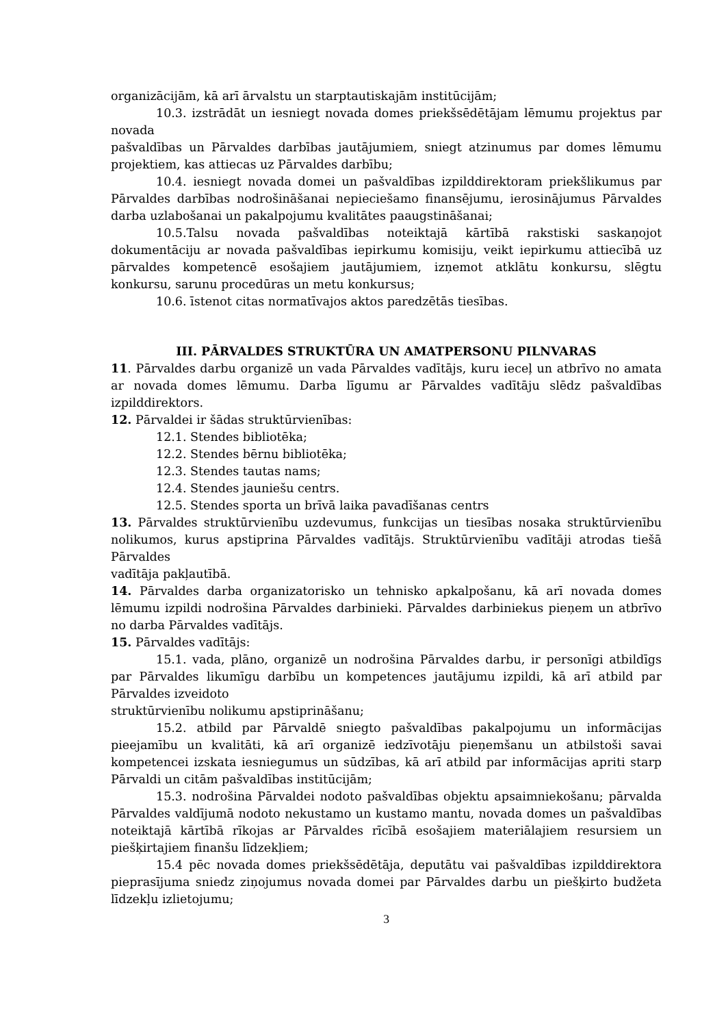organizācijām, kā arī ārvalstu un starptautiskajām institūcijām;
10.3. izstrādāt un iesniegt novada domes priekšsēdētājam lēmumu projektus par novada
pašvaldības un Pārvaldes darbības jautājumiem, sniegt atzinumus par domes lēmumu projektiem, kas attiecas uz Pārvaldes darbību;
10.4. iesniegt novada domei un pašvaldības izpilddirektoram priekšlikumus par Pārvaldes darbības nodrošināšanai nepieciešamo finansējumu, ierosinājumus Pārvaldes darba uzlabošanai un pakalpojumu kvalitātes paaugstināšanai;
10.5.Talsu novada pašvaldības noteiktajā kārtībā rakstiski saskaņojot dokumentāciju ar novada pašvaldības iepirkumu komisiju, veikt iepirkumu attiecībā uz pārvaldes kompetencē esošajiem jautājumiem, izņemot atklātu konkursu, slēgtu konkursu, sarunu procedūras un metu konkursus;
10.6. īstenot citas normatīvajos aktos paredzētās tiesības.
III. PĀRVALDES STRUKTŪRA UN AMATPERSONU PILNVARAS
11. Pārvaldes darbu organizē un vada Pārvaldes vadītājs, kuru ieceļ un atbrīvo no amata ar novada domes lēmumu. Darba līgumu ar Pārvaldes vadītāju slēdz pašvaldības izpilddirektors.
12. Pārvaldei ir šādas struktūrvienības:
12.1. Stendes bibliotēka;
12.2. Stendes bērnu bibliotēka;
12.3. Stendes tautas nams;
12.4. Stendes jauniešu centrs.
12.5. Stendes sporta un brīvā laika pavadīšanas centrs
13. Pārvaldes struktūrvienību uzdevumus, funkcijas un tiesības nosaka struktūrvienību nolikumos, kurus apstiprina Pārvaldes vadītājs. Struktūrvienību vadītāji atrodas tiešā Pārvaldes
vadītāja pakļautībā.
14. Pārvaldes darba organizatorisko un tehnisko apkalpošanu, kā arī novada domes lēmumu izpildi nodrošina Pārvaldes darbinieki. Pārvaldes darbiniekus pieņem un atbrīvo no darba Pārvaldes vadītājs.
15. Pārvaldes vadītājs:
15.1. vada, plāno, organizē un nodrošina Pārvaldes darbu, ir personīgi atbildīgs par Pārvaldes likumīgu darbību un kompetences jautājumu izpildi, kā arī atbild par Pārvaldes izveidoto
struktūrvienību nolikumu apstiprināšanu;
15.2. atbild par Pārvaldē sniegto pašvaldības pakalpojumu un informācijas pieejamību un kvalitāti, kā arī organizē iedzīvotāju pieņemšanu un atbilstoši savai kompetencei izskata iesniegumus un sūdzības, kā arī atbild par informācijas apriti starp Pārvaldi un citām pašvaldības institūcijām;
15.3. nodrošina Pārvaldei nodoto pašvaldības objektu apsaimniekošanu; pārvalda Pārvaldes valdījumā nodoto nekustamo un kustamo mantu, novada domes un pašvaldības noteiktajā kārtībā rīkojas ar Pārvaldes rīcībā esošajiem materiālajiem resursiem un piešķirtajiem finanšu līdzekļiem;
15.4 pēc novada domes priekšsēdētāja, deputātu vai pašvaldības izpilddirektora pieprasījuma sniedz ziņojumus novada domei par Pārvaldes darbu un piešķirto budžeta līdzekļu izlietojumu;
3